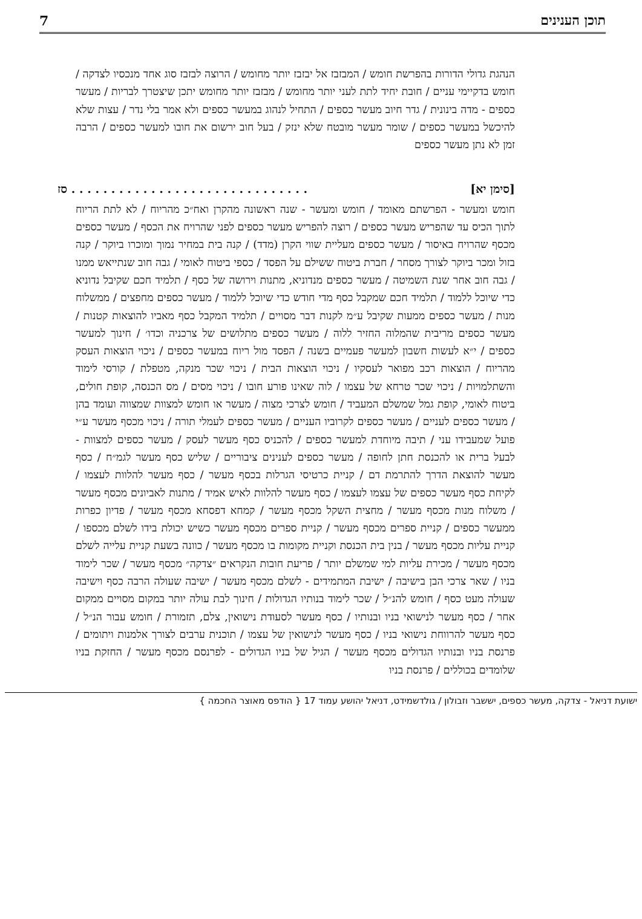7 תוכן הענינים
הנהגת גדולי הדורות בהפרשת חומש / המבזבז אל יבזבז יותר מחומש / הרוצה לבזבז סוג אחד מנכסיו לצדקה / חומש בדקיימי עניים / חובת יחיד לתת לעני יותר מחומש / מבזבז יותר מחומש יתכן שיצטרך לבריות / מעשר כספים - מדה בינונית / גדר חיוב מעשר כספים / התחיל לנהוג במעשר כספים ולא אמר בלי נדר / עצות שלא להיכשל במעשר כספים / שומר מעשר מובטח שלא ינזק / בעל חוב ירשום את חובו למעשר כספים / הרבה זמן לא נתן מעשר כספים
[סימן יא]. . . . . . . . . . . . . . . . . . . . . . . . . . . . . . סז
חומש ומעשר - הפרשתם מאומד / חומש ומעשר - שנה ראשונה מהקרן ואח״כ מהריוח / לא לתת הריוח לתוך הכיס עד שהפריש מעשר כספים / רוצה להפריש מעשר כספים לפני שהרויח את הכסף / מעשר כספים מכסף שהרויח באיסור / מעשר כספים מעליית שווי הקרן (מדד) / קנה בית במחיר נמוך ומוכרו ביוקר / קנה בזול ומכר ביוקר לצורך מסחר / חברת ביטוח ששילם על הפסד / כספי ביטוח לאומי / גבה חוב שנתייאש ממנו / גבה חוב אחר שנת השמיטה / מעשר כספים מנדוניא, מתנות וירושה של כסף / תלמיד חכם שקיבל נדוניא כדי שיוכל ללמוד / תלמיד חכם שמקבל כסף מדי חודש כדי שיוכל ללמוד / מעשר כספים מחפצים / ממשלוח מנות / מעשר כספים ממעות שקיבל ע״מ לקנות דבר מסויים / תלמיד המקבל כסף מאביו להוצאות קטנות / מעשר כספים מריבית שהמלוה החזיר ללוה / מעשר כספים מתלושים של צרכניה וכדו׳ / חינוך למעשר כספים / י״א לעשות חשבון למעשר פעמיים בשנה / הפסד מול ריוח במעשר כספים / ניכוי הוצאות העסק מהריוח / הוצאות רכב מפואר לעסקיו / ניכוי הוצאות הבית / ניכוי שכר מנקה, מטפלת / קורסי לימוד והשתלמויות / ניכוי שכר טרחא של עצמו / לוה שאינו פורע חובו / ניכוי מסים / מס הכנסה, קופת חולים, ביטוח לאומי, קופת גמל שמשלם המעביד / חומש לצרכי מצוה / מעשר או חומש למצוות שמצווה ועומד בהן / מעשר כספים לעניים / מעשר כספים לקרוביו העניים / מעשר כספים לעמלי תורה / ניכוי מכסף מעשר ע״י פועל שמעבידו עני / תיבה מיוחדת למעשר כספים / להכניס כסף מעשר לעסק / מעשר כספים למצוות - לבעל ברית או להכנסת חתן לחופה / מעשר כספים לענינים ציבוריים / שליש כסף מעשר לגמ״ח / כסף מעשר להוצאת הדרך להתרמת דם / קניית כרטיסי הגרלות בכסף מעשר / כסף מעשר להלוות לעצמו / לקיחת כסף מעשר כספים של עצמו לעצמו / כסף מעשר להלוות לאיש אמיד / מתנות לאביונים מכסף מעשר / משלוח מנות מכסף מעשר / מחצית השקל מכסף מעשר / קמחא דפסחא מכסף מעשר / פדיון כפרות ממעשר כספים / קניית ספרים מכסף מעשר / קניית ספרים מכסף מעשר כשיש יכולת בידו לשלם מכספו / קניית עליות מכסף מעשר / בנין בית הכנסת וקניית מקומות בו מכסף מעשר / כוונה בשעת קניית עלייה לשלם מכסף מעשר / מכירת עליות למי שמשלם יותר / פריעת חובות הנקראים ״צדקה״ מכסף מעשר / שכר לימוד בניו / שאר צרכי הבן בישיבה / ישיבת המתמידים - לשלם מכסף מעשר / ישיבה שעולה הרבה כסף וישיבה שעולה מעט כסף / חומש להנ״ל / שכר לימוד בנותיו הגדולות / חינוך לבת עולה יותר במקום מסויים ממקום אחר / כסף מעשר לנישואי בניו ובנותיו / כסף מעשר לסעודת נישואין, צלם, תזמורת / חומש עבור הנ״ל / כסף מעשר להרווחת נישואי בניו / כסף מעשר לנישואין של עצמו / תוכנית ערבים לצורך אלמנות ויתומים / פרנסת בניו ובנותיו הגדולים מכסף מעשר / הגיל של בניו הגדולים - לפרנסם מכסף מעשר / החזקת בניו שלומדים בכוללים / פרנסת בניו
ישועת דניאל - צדקה, מעשר כספים, יששבר וזבולון / גולדשמידט, דניאל יהושע עמוד 17 { הודפס מאוצר החכמה }